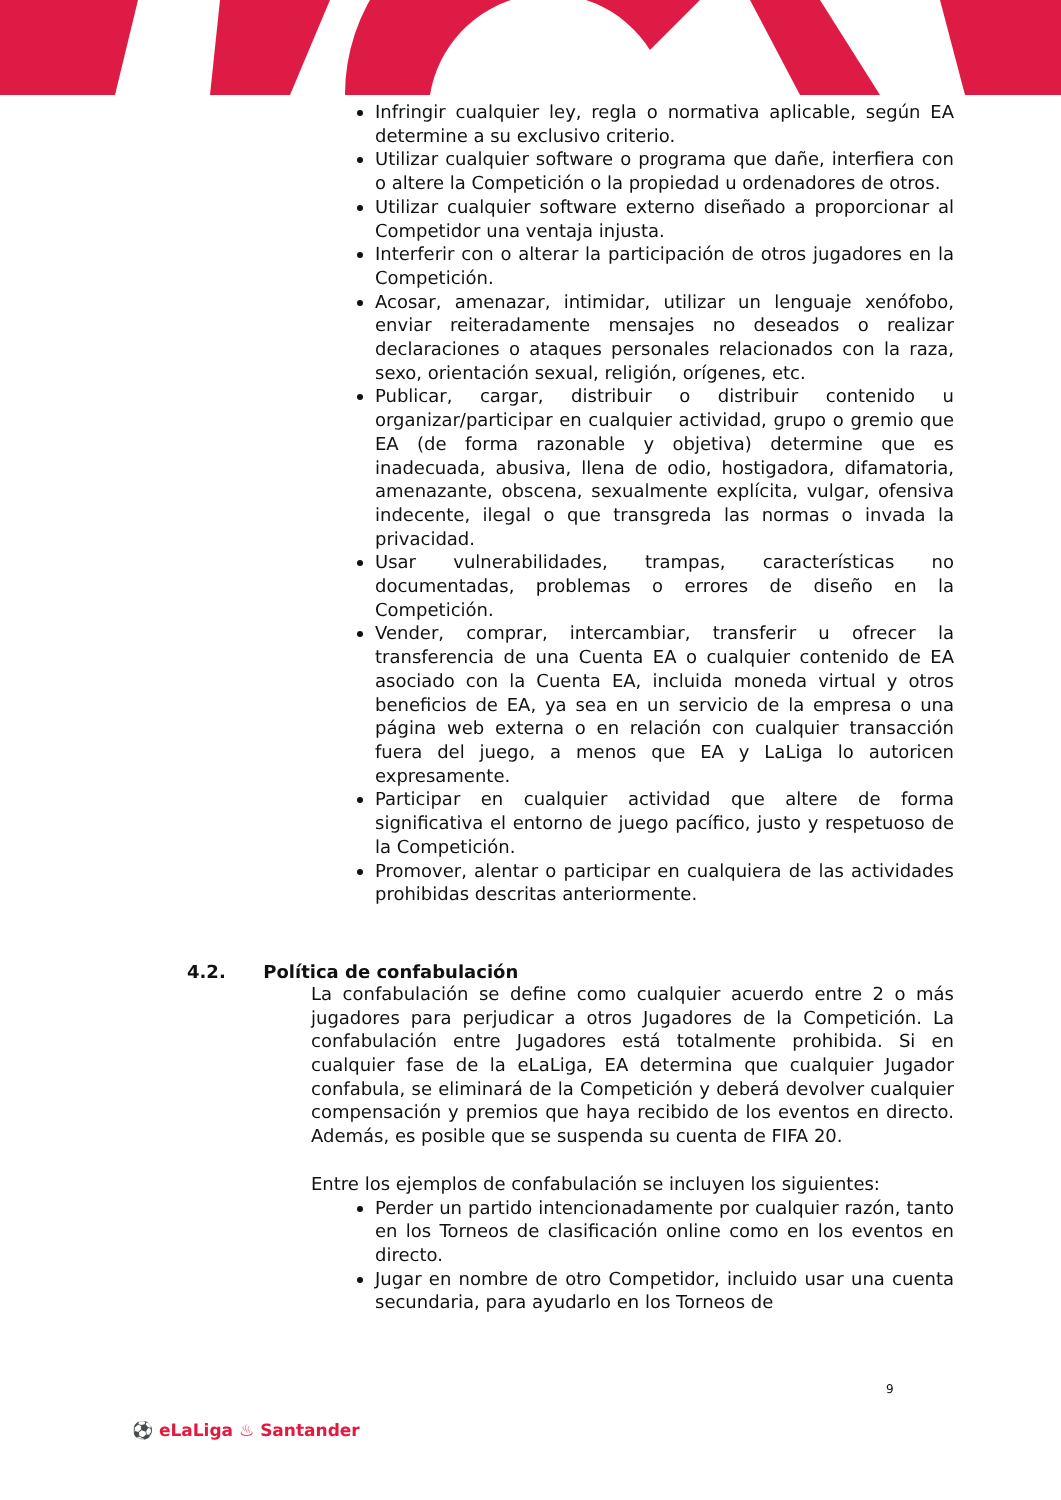Infringir cualquier ley, regla o normativa aplicable, según EA determine a su exclusivo criterio.
Utilizar cualquier software o programa que dañe, interfiera con o altere la Competición o la propiedad u ordenadores de otros.
Utilizar cualquier software externo diseñado a proporcionar al Competidor una ventaja injusta.
Interferir con o alterar la participación de otros jugadores en la Competición.
Acosar, amenazar, intimidar, utilizar un lenguaje xenófobo, enviar reiteradamente mensajes no deseados o realizar declaraciones o ataques personales relacionados con la raza, sexo, orientación sexual, religión, orígenes, etc.
Publicar, cargar, distribuir o distribuir contenido u organizar/participar en cualquier actividad, grupo o gremio que EA (de forma razonable y objetiva) determine que es inadecuada, abusiva, llena de odio, hostigadora, difamatoria, amenazante, obscena, sexualmente explícita, vulgar, ofensiva indecente, ilegal o que transgreda las normas o invada la privacidad.
Usar vulnerabilidades, trampas, características no documentadas, problemas o errores de diseño en la Competición.
Vender, comprar, intercambiar, transferir u ofrecer la transferencia de una Cuenta EA o cualquier contenido de EA asociado con la Cuenta EA, incluida moneda virtual y otros beneficios de EA, ya sea en un servicio de la empresa o una página web externa o en relación con cualquier transacción fuera del juego, a menos que EA y LaLiga lo autoricen expresamente.
Participar en cualquier actividad que altere de forma significativa el entorno de juego pacífico, justo y respetuoso de la Competición.
Promover, alentar o participar en cualquiera de las actividades prohibidas descritas anteriormente.
4.2. Política de confabulación
La confabulación se define como cualquier acuerdo entre 2 o más jugadores para perjudicar a otros Jugadores de la Competición. La confabulación entre Jugadores está totalmente prohibida. Si en cualquier fase de la eLaLiga, EA determina que cualquier Jugador confabula, se eliminará de la Competición y deberá devolver cualquier compensación y premios que haya recibido de los eventos en directo. Además, es posible que se suspenda su cuenta de FIFA 20.
Entre los ejemplos de confabulación se incluyen los siguientes:
Perder un partido intencionadamente por cualquier razón, tanto en los Torneos de clasificación online como en los eventos en directo.
Jugar en nombre de otro Competidor, incluido usar una cuenta secundaria, para ayudarlo en los Torneos de
9
⚽ eLaLiga ♨ Santander